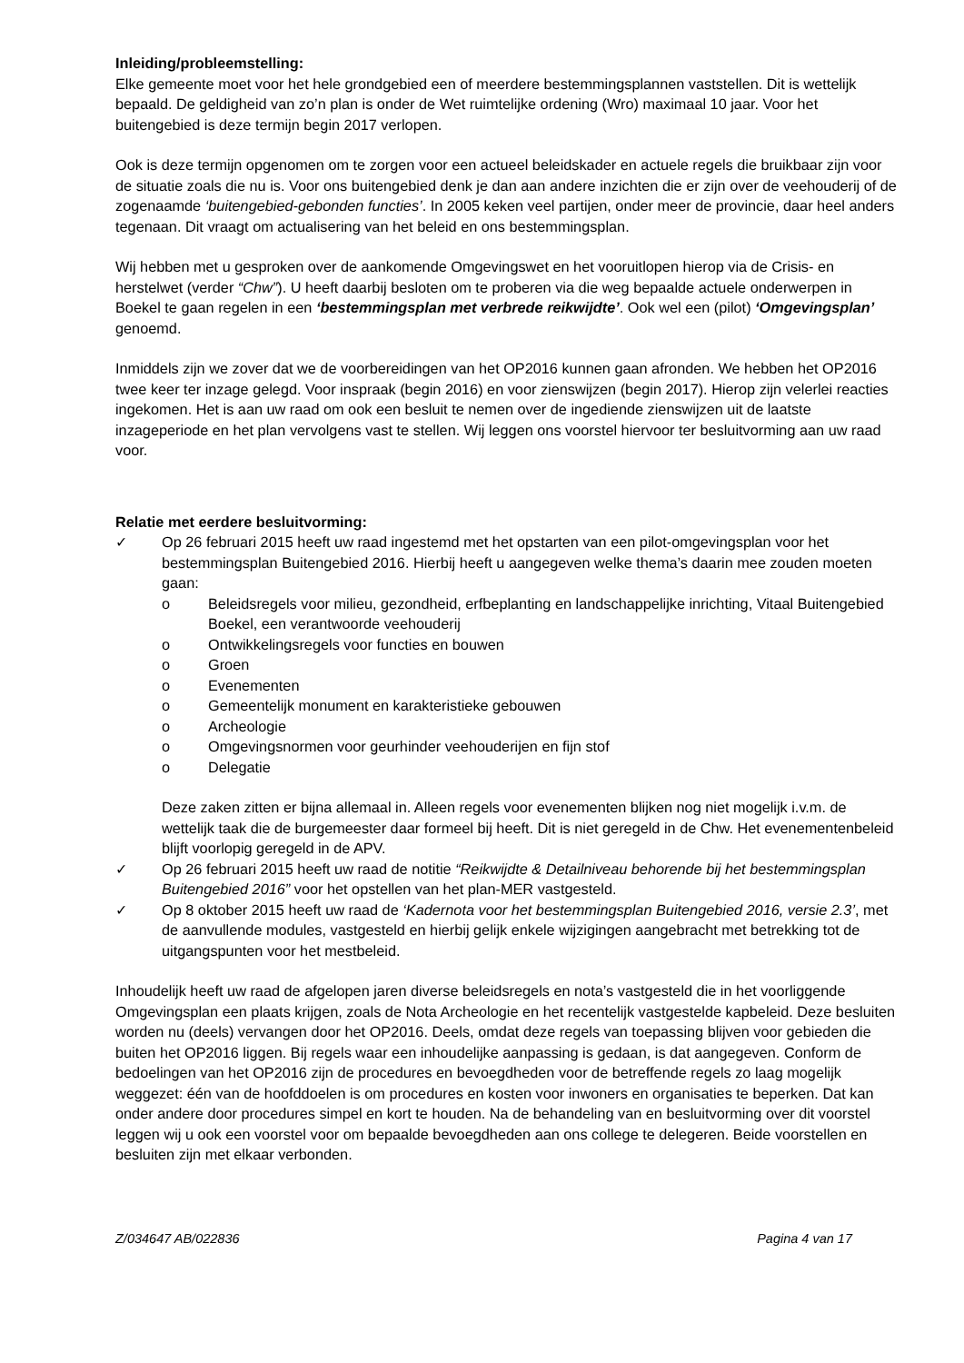Inleiding/probleemstelling:
Elke gemeente moet voor het hele grondgebied een of meerdere bestemmingsplannen vaststellen. Dit is wettelijk bepaald. De geldigheid van zo’n plan is onder de Wet ruimtelijke ordening (Wro) maximaal 10 jaar. Voor het buitengebied is deze termijn begin 2017 verlopen.
Ook is deze termijn opgenomen om te zorgen voor een actueel beleidskader en actuele regels die bruikbaar zijn voor de situatie zoals die nu is. Voor ons buitengebied denk je dan aan andere inzichten die er zijn over de veehouderij of de zogenaamde ‘buitengebied-gebonden functies’. In 2005 keken veel partijen, onder meer de provincie, daar heel anders tegenaan. Dit vraagt om actualisering van het beleid en ons bestemmingsplan.
Wij hebben met u gesproken over de aankomende Omgevingswet en het vooruitlopen hierop via de Crisis- en herstelwet (verder “Chw”). U heeft daarbij besloten om te proberen via die weg bepaalde actuele onderwerpen in Boekel te gaan regelen in een ‘bestemmingsplan met verbrede reikwijdte’. Ook wel een (pilot) ‘Omgevingsplan’ genoemd.
Inmiddels zijn we zover dat we de voorbereidingen van het OP2016 kunnen gaan afronden. We hebben het OP2016 twee keer ter inzage gelegd. Voor inspraak (begin 2016) en voor zienswijzen (begin 2017). Hierop zijn velerlei reacties ingekomen. Het is aan uw raad om ook een besluit te nemen over de ingediende zienswijzen uit de laatste inzageperiode en het plan vervolgens vast te stellen. Wij leggen ons voorstel hiervoor ter besluitvorming aan uw raad voor.
Relatie met eerdere besluitvorming:
✓ Op 26 februari 2015 heeft uw raad ingestemd met het opstarten van een pilot-omgevingsplan voor het bestemmingsplan Buitengebied 2016. Hierbij heeft u aangegeven welke thema’s daarin mee zouden moeten gaan:
o Beleidsregels voor milieu, gezondheid, erfbeplanting en landschappelijke inrichting, Vitaal Buitengebied Boekel, een verantwoorde veehouderij
o Ontwikkelingsregels voor functies en bouwen
o Groen
o Evenementen
o Gemeentelijk monument en karakteristieke gebouwen
o Archeologie
o Omgevingsnormen voor geurhinder veehouderijen en fijn stof
o Delegatie
Deze zaken zitten er bijna allemaal in. Alleen regels voor evenementen blijken nog niet mogelijk i.v.m. de wettelijk taak die de burgemeester daar formeel bij heeft. Dit is niet geregeld in de Chw. Het evenementenbeleid blijft voorlopig geregeld in de APV.
✓ Op 26 februari 2015 heeft uw raad de notitie “Reikwijdte & Detailniveau behorende bij het bestemmingsplan Buitengebied 2016” voor het opstellen van het plan-MER vastgesteld.
✓ Op 8 oktober 2015 heeft uw raad de ‘Kadernota voor het bestemmingsplan Buitengebied 2016, versie 2.3’, met de aanvullende modules, vastgesteld en hierbij gelijk enkele wijzigingen aangebracht met betrekking tot de uitgangspunten voor het mestbeleid.
Inhoudelijk heeft uw raad de afgelopen jaren diverse beleidsregels en nota’s vastgesteld die in het voorliggende Omgevingsplan een plaats krijgen, zoals de Nota Archeologie en het recentelijk vastgestelde kapbeleid. Deze besluiten worden nu (deels) vervangen door het OP2016. Deels, omdat deze regels van toepassing blijven voor gebieden die buiten het OP2016 liggen. Bij regels waar een inhoudelijke aanpassing is gedaan, is dat aangegeven. Conform de bedoelingen van het OP2016 zijn de procedures en bevoegdheden voor de betreffende regels zo laag mogelijk weggezet: één van de hoofddoelen is om procedures en kosten voor inwoners en organisaties te beperken. Dat kan onder andere door procedures simpel en kort te houden. Na de behandeling van en besluitvorming over dit voorstel leggen wij u ook een voorstel voor om bepaalde bevoegdheden aan ons college te delegeren. Beide voorstellen en besluiten zijn met elkaar verbonden.
Z/034647 AB/022836 Pagina 4 van 17